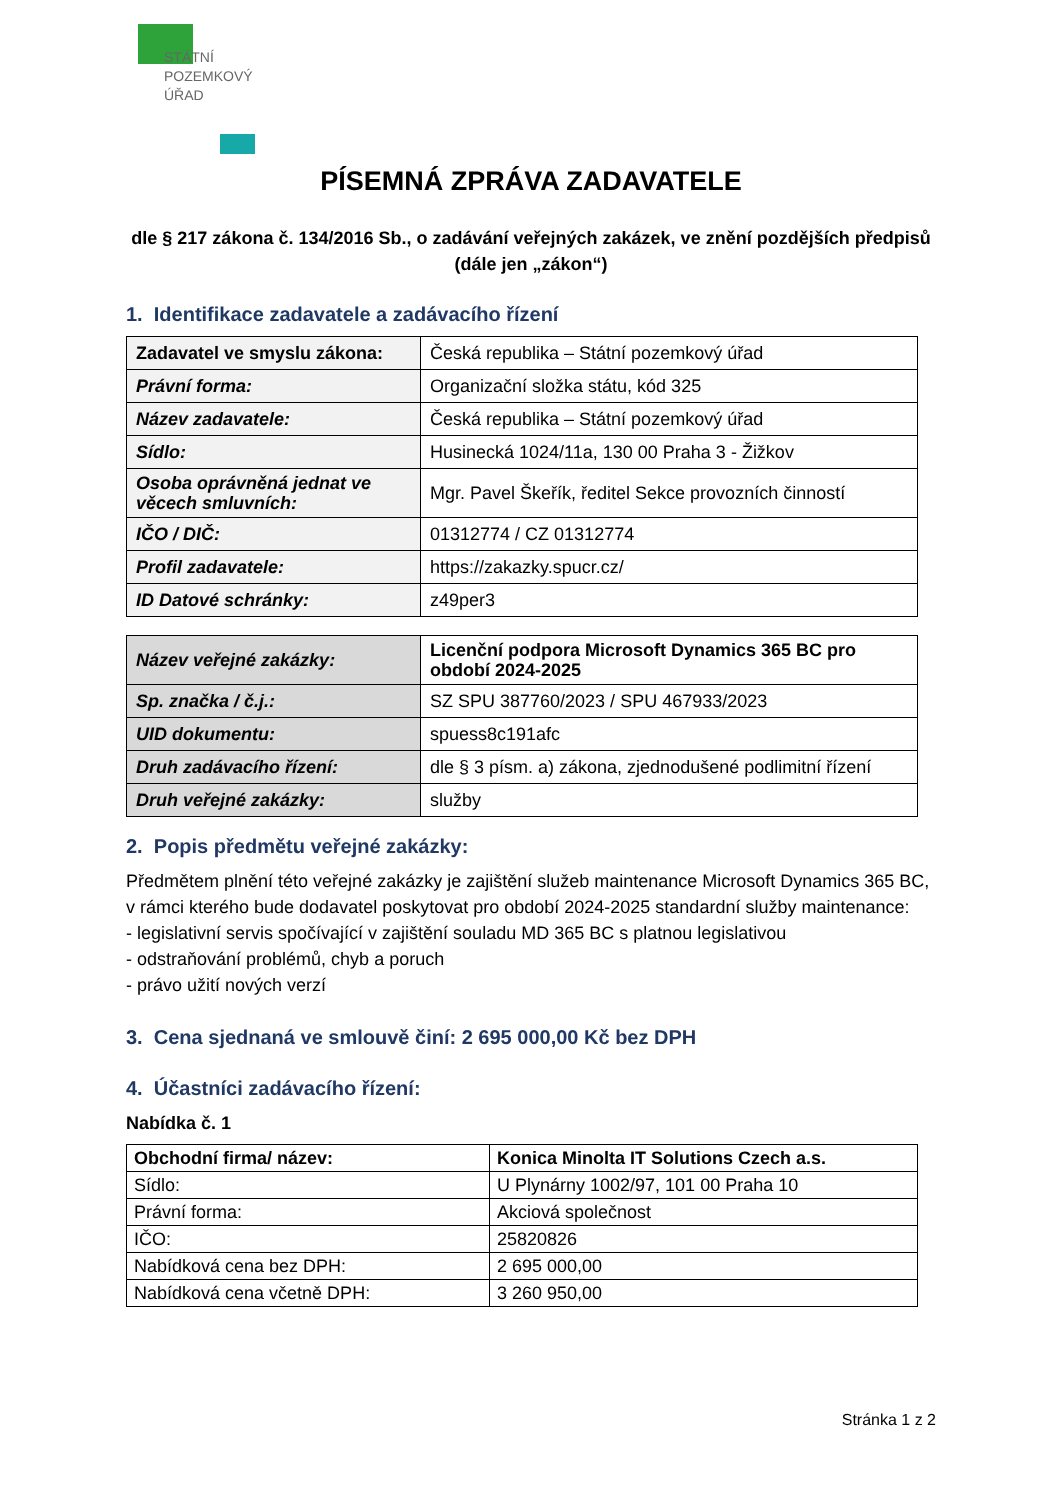STÁTNÍ
POZEMKOVÝ
ÚŘAD
PÍSEMNÁ ZPRÁVA ZADAVATELE
dle § 217 zákona č. 134/2016 Sb., o zadávání veřejných zakázek, ve znění pozdějších předpisů (dále jen „zákon“)
1. Identifikace zadavatele a zadávacího řízení
| Zadavatel ve smyslu zákona: | Česká republika – Státní pozemkový úřad |
| Právní forma: | Organizační složka státu, kód 325 |
| Název zadavatele: | Česká republika – Státní pozemkový úřad |
| Sídlo: | Husinecká 1024/11a, 130 00 Praha 3 - Žižkov |
| Osoba oprávněná jednat ve věcech smluvních: | Mgr. Pavel Škeřík, ředitel Sekce provozních činností |
| IČO / DIČ: | 01312774 / CZ 01312774 |
| Profil zadavatele: | https://zakazky.spucr.cz/ |
| ID Datové schránky: | z49per3 |
| Název veřejné zakázky: | Licenční podpora Microsoft Dynamics 365 BC pro období 2024-2025 |
| Sp. značka / č.j.: | SZ SPU 387760/2023 / SPU 467933/2023 |
| UID dokumentu: | spuess8c191afc |
| Druh zadávacího řízení: | dle § 3 písm. a) zákona, zjednodušené podlimitní řízení |
| Druh veřejné zakázky: | služby |
2. Popis předmětu veřejné zakázky:
Předmětem plnění této veřejné zakázky je zajištění služeb maintenance Microsoft Dynamics 365 BC, v rámci kterého bude dodavatel poskytovat pro období 2024-2025 standardní služby maintenance:
- legislativní servis spočívající v zajištění souladu MD 365 BC s platnou legislativou
- odstraňování problémů, chyb a poruch
- právo užití nových verzí
3. Cena sjednaná ve smlouvě činí: 2 695 000,00 Kč bez DPH
4. Účastníci zadávacího řízení:
Nabídka č. 1
| Obchodní firma/ název: | Konica Minolta IT Solutions Czech a.s. |
| Sídlo: | U Plynárny 1002/97, 101 00 Praha 10 |
| Právní forma: | Akciová společnost |
| IČO: | 25820826 |
| Nabídková cena bez DPH: | 2 695 000,00 |
| Nabídková cena včetně DPH: | 3 260 950,00 |
Stránka 1 z 2